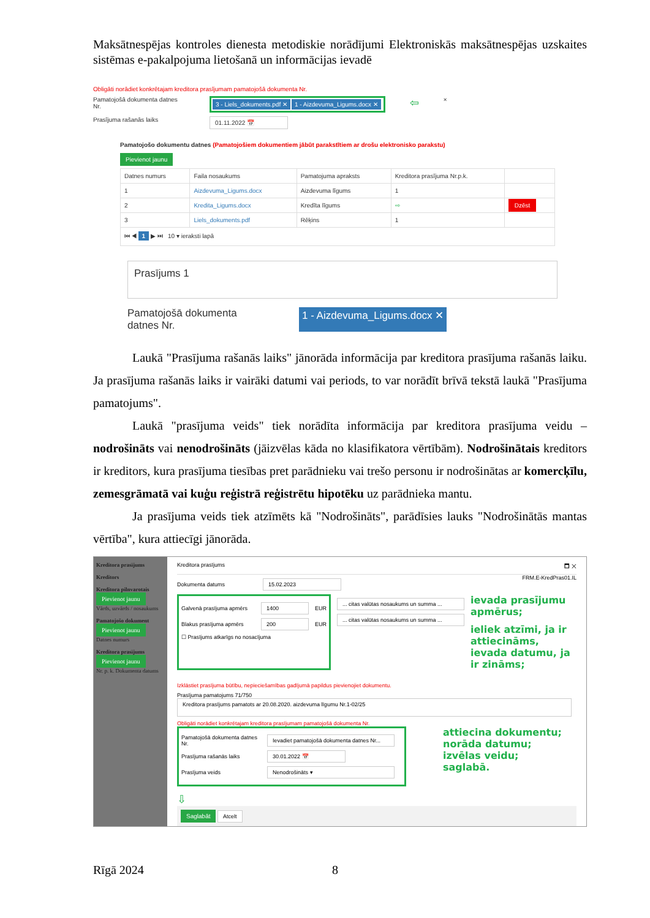Maksātnespējas kontroles dienesta metodiskie norādījumi Elektroniskās maksātnespējas uzskaites sistēmas e-pakalpojuma lietošanā un informācijas ievadē
Obligāti norādiet konkrētajam kreditora prasījumam pamatojošā dokumenta Nr.
Pamatojošā dokumenta datnes Nr. 3 - Liels_dokuments.pdf ✕ 1 - Aizdevuma_Ligums.docx ✕ ⇦ ×
Prasījuma rašanās laiks 01.11.2022 📅
Pamatojošo dokumentu datnes (Pamatojošiem dokumentiem jābūt parakstītiem ar drošu elektronisko parakstu)
Pievienot jaunu
| Datnes numurs | Faila nosaukums | Pamatojuma apraksts | Kreditora prasījuma Nr.p.k. | |
| --- | --- | --- | --- | --- |
| 1 | Aizdevuma_Ligums.docx | Aizdevuma līgums | 1 | |
| 2 | Kredita_Ligums.docx | Kredīta līgums | ⇨ | Dzēst |
| 3 | Liels_dokuments.pdf | Rēķins | 1 | |
| ⏮ ◀ 1 ▶ ⏭ 10 ▾ ieraksti lapā | | | | |
Prasījums 1
Pamatojošā dokumenta datnes Nr. 1 - Aizdevuma_Ligums.docx ✕
Laukā "Prasījuma rašanās laiks" jānorāda informācija par kreditora prasījuma rašanās laiku. Ja prasījuma rašanās laiks ir vairāki datumi vai periods, to var norādīt brīvā tekstā laukā "Prasījuma pamatojums".
Laukā "prasījuma veids" tiek norādīta informācija par kreditora prasījuma veidu – nodrošināts vai nenodrošināts (jāizvēlas kāda no klasifikatora vērtībām). Nodrošinātais kreditors ir kreditors, kura prasījuma tiesības pret parādnieku vai trešo personu ir nodrošinātas ar komercķīlu, zemesgrāmatā vai kuģu reģistrā reģistrētu hipotēku uz parādnieka mantu.
Ja prasījuma veids tiek atzīmēts kā "Nodrošināts", parādīsies lauks "Nodrošinātās mantas vērtība", kura attiecīgi jānorāda.
Kreditora prasījums
Kreditors
Kreditora pilnvarotais
Pievienot jaunu
Vārds, uzvārds / nosaukums
Pamatojošo dokument
Pievienot jaunu
Datnes numurs
Kreditora prasījums
Pievienot jaunu
Nr. p. k. Dokumenta datums
Kreditora prasījums 🗖 ✕
Dokumenta datums 15.02.2023
FRM.E-KredPras01.IL
Galvenā prasījuma apmērs 1400 EUR
Blakus prasījuma apmērs 200 EUR
☐ Prasījums atkarīgs no nosacījuma
... citas valūtas nosaukums un summa ...
... citas valūtas nosaukums un summa ...
ievada prasījumu apmērus;
ieliek atzīmi, ja ir attiecināms, ievada datumu, ja ir zināms;
Izklāstiet prasījuma būtību, nepieciešamības gadījumā papildus pievienojiet dokumentu.
Prasījuma pamatojums 71/750
Kreditora prasījums pamatots ar 20.08.2020. aizdevuma līgumu Nr.1-02/25
Obligāti norādiet konkrētajam kreditora prasījumam pamatojošā dokumenta Nr.
Pamatojošā dokumenta datnes Nr. Ievadiet pamatojošā dokumenta datnes Nr...
Prasījuma rašanās laiks 30.01.2022 📅
Prasījuma veids Nenodrošināts ▾
attiecina dokumentu;
norāda datumu;
izvēlas veidu;
saglabā.
⇩
Saglabāt Atcelt
Rīgā 2024 8